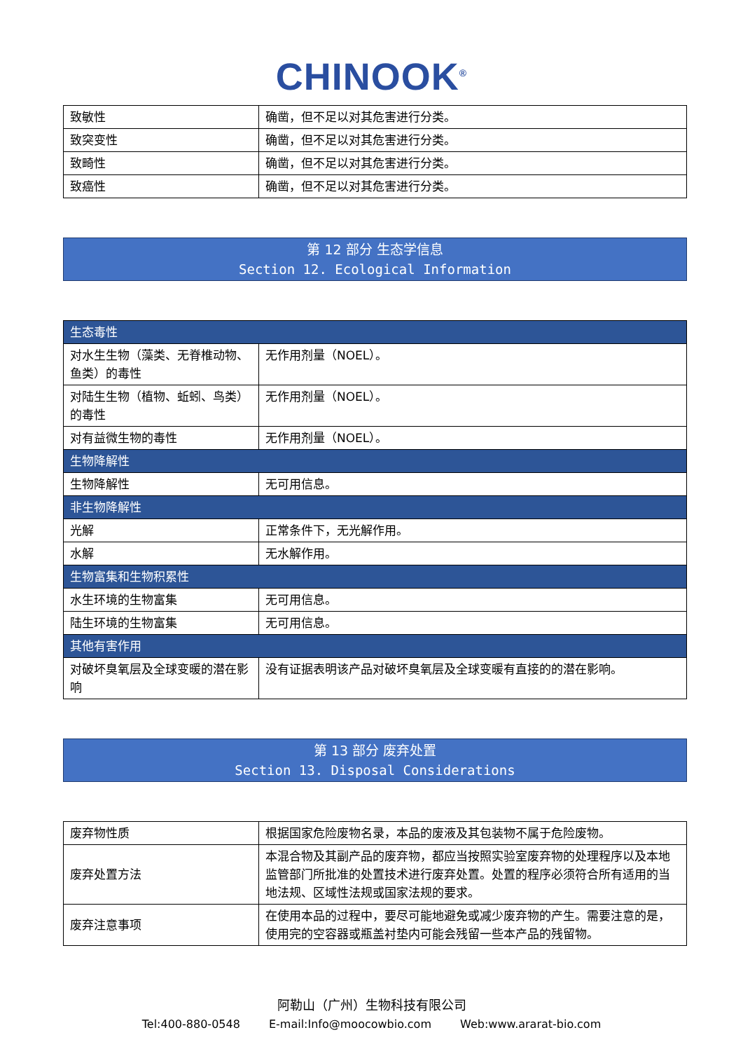CHINOOK<sup>®</sup>
| 致敏性 | 确凿，但不足以对其危害进行分类。 |
| 致突变性 | 确凿，但不足以对其危害进行分类。 |
| 致畸性 | 确凿，但不足以对其危害进行分类。 |
| 致癌性 | 确凿，但不足以对其危害进行分类。 |
第 12 部分 生态学信息
Section 12. Ecological Information
| 生态毒性 | |
| 对水生生物（藻类、无脊椎动物、鱼类）的毒性 | 无作用剂量（NOEL）。 |
| 对陆生生物（植物、蚯蚓、鸟类）的毒性 | 无作用剂量（NOEL）。 |
| 对有益微生物的毒性 | 无作用剂量（NOEL）。 |
| 生物降解性 | |
| 生物降解性 | 无可用信息。 |
| 非生物降解性 | |
| 光解 | 正常条件下，无光解作用。 |
| 水解 | 无水解作用。 |
| 生物富集和生物积累性 | |
| 水生环境的生物富集 | 无可用信息。 |
| 陆生环境的生物富集 | 无可用信息。 |
| 其他有害作用 | |
| 对破坏臭氧层及全球变暖的潜在影响 | 没有证据表明该产品对破坏臭氧层及全球变暖有直接的的潜在影响。 |
第 13 部分 废弃处置
Section 13. Disposal Considerations
| 废弃物性质 | 根据国家危险废物名录，本品的废液及其包装物不属于危险废物。 |
| 废弃处置方法 | 本混合物及其副产品的废弃物，都应当按照实验室废弃物的处理程序以及本地监管部门所批准的处置技术进行废弃处置。处置的程序必须符合所有适用的当地法规、区域性法规或国家法规的要求。 |
| 废弃注意事项 | 在使用本品的过程中，要尽可能地避免或减少废弃物的产生。需要注意的是，使用完的空容器或瓶盖衬垫内可能会残留一些本产品的残留物。 |
阿勒山（广州）生物科技有限公司
Tel:400-880-0548 E-mail:Info@moocowbio.com Web:www.ararat-bio.com